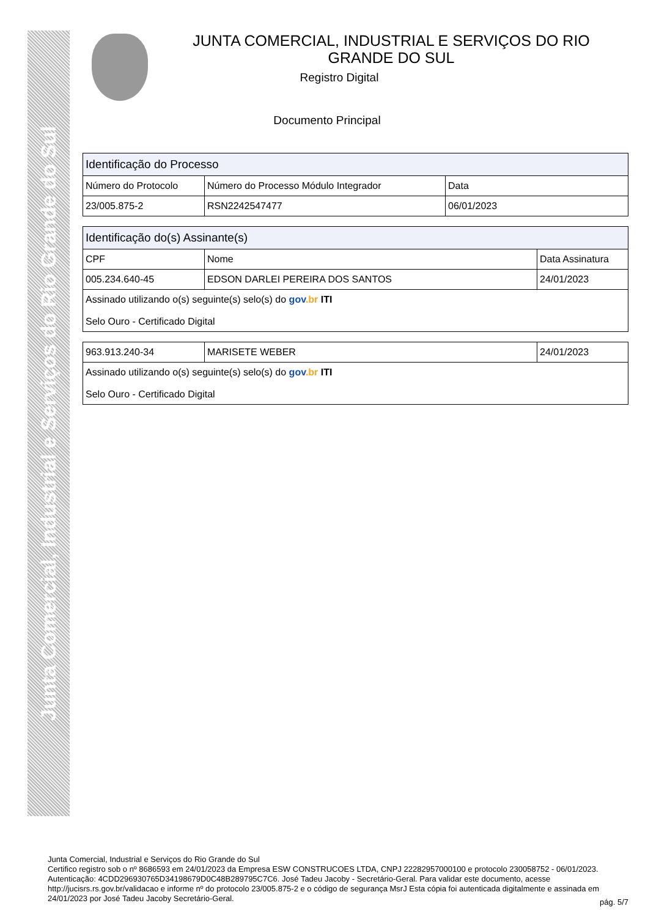Junta Comercial, Industrial e Serviços do Rio Grande do Sul
JUNTA COMERCIAL, INDUSTRIAL E SERVIÇOS DO RIO GRANDE DO SUL
Registro Digital
Documento Principal
| Identificação do Processo | | |
| --- | --- | --- |
| Número do Protocolo | Número do Processo Módulo Integrador | Data |
| 23/005.875-2 | RSN2242547477 | 06/01/2023 |
| Identificação do(s) Assinante(s) | | |
| --- | --- | --- |
| CPF | Nome | Data Assinatura |
| 005.234.640-45 | EDSON DARLEI PEREIRA DOS SANTOS | 24/01/2023 |
| Assinado utilizando o(s) seguinte(s) selo(s) do gov .br ITI Selo Ouro - Certificado Digital | | |
| 963.913.240-34 | MARISETE WEBER | 24/01/2023 |
| Assinado utilizando o(s) seguinte(s) selo(s) do gov .br ITI Selo Ouro - Certificado Digital | | |
Junta Comercial, Industrial e Serviços do Rio Grande do Sul
Certifico registro sob o nº 8686593 em 24/01/2023 da Empresa ESW CONSTRUCOES LTDA, CNPJ 22282957000100 e protocolo 230058752 - 06/01/2023. Autenticação: 4CDD296930765D34198679D0C48B289795C7C6. José Tadeu Jacoby - Secretário-Geral. Para validar este documento, acesse http://jucisrs.rs.gov.br/validacao e informe nº do protocolo 23/005.875-2 e o código de segurança MsrJ Esta cópia foi autenticada digitalmente e assinada em 24/01/2023 por José Tadeu Jacoby Secretário-Geral.
pág. 5/7